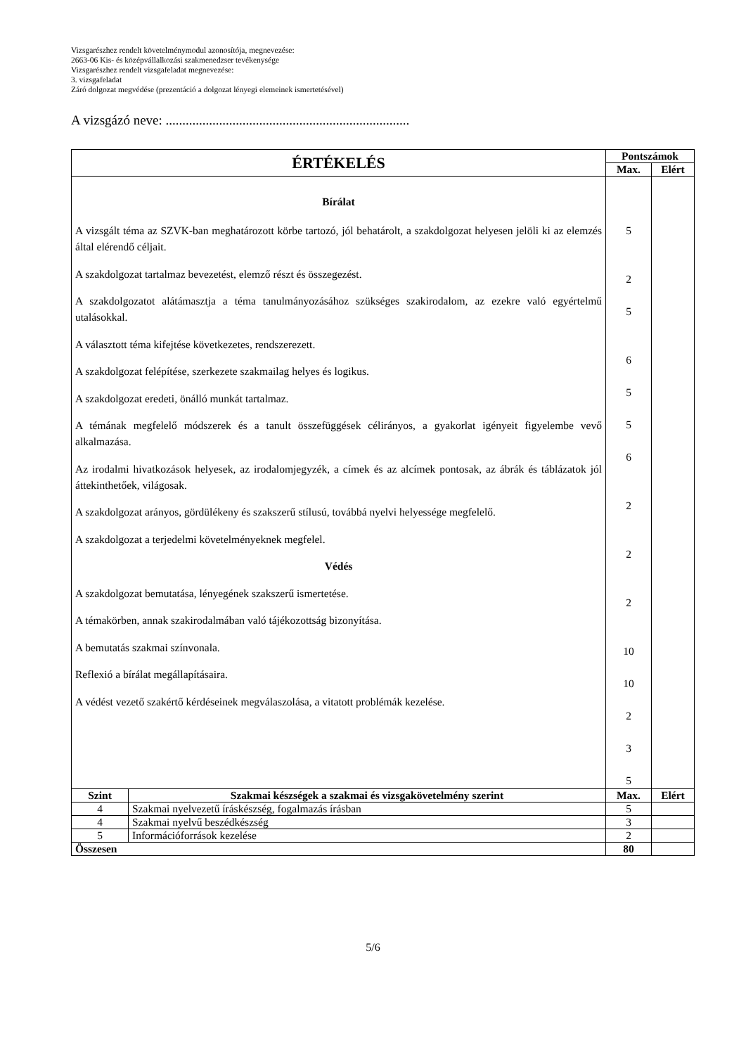Vizsgarészhez rendelt követelménymodul azonosítója, megnevezése:
2663-06 Kis- és középvállalkozási szakmenedzser tevékenysége
Vizsgarészhez rendelt vizsgafeladat megnevezése:
3. vizsgafeladat
Záró dolgozat megvédése (prezentáció a dolgozat lényegi elemeinek ismertetésével)
A vizsgázó neve: .........................................................................
| ÉRTÉKELÉS | | Pontszámok | |
| --- | --- | --- | --- |
| | | Max. | Elért |
| Bírálat A vizsgált téma az SZVK-ban meghatározott körbe tartozó, jól behatárolt, a szakdolgozat helyesen jelöli ki az elemzés által elérendő céljait. A szakdolgozat tartalmaz bevezetést, elemző részt és összegezést. A szakdolgozatot alátámasztja a téma tanulmányozásához szükséges szakirodalom, az ezekre való egyértelmű utalásokkal. A választott téma kifejtése következetes, rendszerezett. A szakdolgozat felépítése, szerkezete szakmailag helyes és logikus. A szakdolgozat eredeti, önálló munkát tartalmaz. A témának megfelelő módszerek és a tanult összefüggések célirányos, a gyakorlat igényeit figyelembe vevő alkalmazása. Az irodalmi hivatkozások helyesek, az irodalomjegyzék, a címek és az alcímek pontosak, az ábrák és táblázatok jól áttekinthetőek, világosak. A szakdolgozat arányos, gördülékeny és szakszerű stílusú, továbbá nyelvi helyessége megfelelő. A szakdolgozat a terjedelmi követelményeknek megfelel. Védés A szakdolgozat bemutatása, lényegének szakszerű ismertetése. A témakörben, annak szakirodalmában való tájékozottság bizonyítása. A bemutatás szakmai színvonala. Reflexió a bírálat megállapításaira. A védést vezető szakértő kérdéseinek megválaszolása, a vitatott problémák kezelése. | | 5 2 5 6 5 5 6 2 2 2 10 10 2 3 5 | |
| Szint | Szakmai készségek a szakmai és vizsgakövetelmény szerint | Max. | Elért |
| 4 | Szakmai nyelvezetű íráskészség, fogalmazás írásban | 5 | |
| 4 | Szakmai nyelvű beszédkészség | 3 | |
| 5 | Információforrások kezelése | 2 | |
| Összesen | | 80 | |
5/6